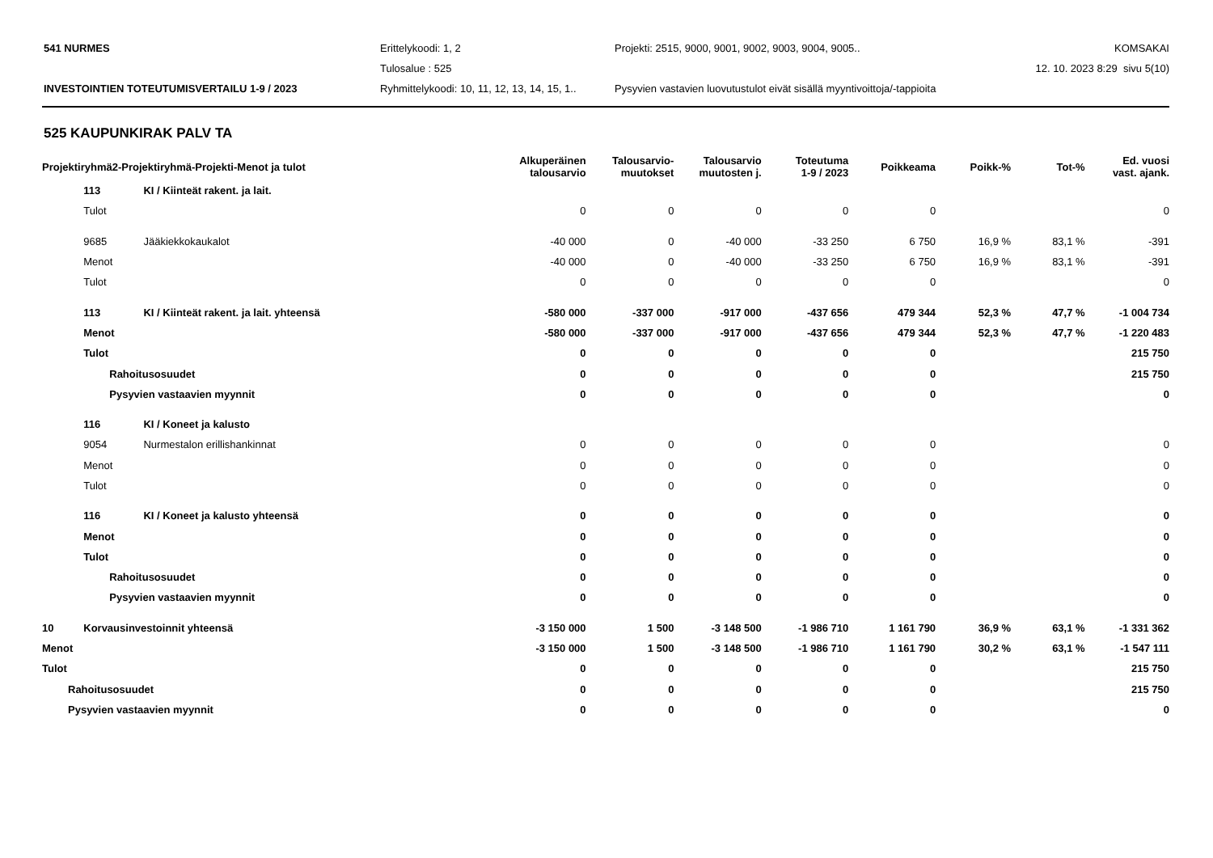541 NURMES
Erittelykoodi: 1, 2
Projekti: 2515, 9000, 9001, 9002, 9003, 9004, 9005..
KOMSAKAI
Tulosalue : 525
12. 10. 2023 8:29 sivu 5(10)
INVESTOINTIEN TOTEUTUMISVERTAILU 1-9 / 2023
Ryhmittelykoodi: 10, 11, 12, 13, 14, 15, 1..
Pysyvien vastavien luovutustulot eivät sisällä myyntivoittoja/-tappioita
525 KAUPUNKIRAK PALV TA
| Projektiryhmä2-Projektiryhmä-Projekti-Menot ja tulot | | | Alkuperäinen talousarvio | Talousarvio- muutokset | Talousarvio muutosten j. | Toteutuma 1-9 / 2023 | Poikkeama | Poikk-% | Tot-% | Ed. vuosi vast. ajank. |
| --- | --- | --- | --- | --- | --- | --- | --- | --- | --- | --- |
| | 113 | KI / Kiinteät rakent. ja lait. | | | | | | | | |
| | Tulot | | 0 | 0 | 0 | 0 | 0 | | | 0 |
| | 9685 | Jääkiekkokaukalot | -40 000 | 0 | -40 000 | -33 250 | 6 750 | 16,9 % | 83,1 % | -391 |
| | Menot | | -40 000 | 0 | -40 000 | -33 250 | 6 750 | 16,9 % | 83,1 % | -391 |
| | Tulot | | 0 | 0 | 0 | 0 | 0 | | | 0 |
| | 113 | KI / Kiinteät rakent. ja lait. yhteensä | -580 000 | -337 000 | -917 000 | -437 656 | 479 344 | 52,3 % | 47,7 % | -1 004 734 |
| | Menot | | -580 000 | -337 000 | -917 000 | -437 656 | 479 344 | 52,3 % | 47,7 % | -1 220 483 |
| | Tulot | | 0 | 0 | 0 | 0 | 0 | | | 215 750 |
| | Rahoitusosuudet | | 0 | 0 | 0 | 0 | 0 | | | 215 750 |
| | Pysyvien vastaavien myynnit | | 0 | 0 | 0 | 0 | 0 | | | 0 |
| | 116 | KI / Koneet ja kalusto | | | | | | | | |
| | 9054 | Nurmestalon erillishankinnat | 0 | 0 | 0 | 0 | 0 | | | 0 |
| | Menot | | 0 | 0 | 0 | 0 | 0 | | | 0 |
| | Tulot | | 0 | 0 | 0 | 0 | 0 | | | 0 |
| | 116 | KI / Koneet ja kalusto yhteensä | 0 | 0 | 0 | 0 | 0 | | | 0 |
| | Menot | | 0 | 0 | 0 | 0 | 0 | | | 0 |
| | Tulot | | 0 | 0 | 0 | 0 | 0 | | | 0 |
| | Rahoitusosuudet | | 0 | 0 | 0 | 0 | 0 | | | 0 |
| | Pysyvien vastaavien myynnit | | 0 | 0 | 0 | 0 | 0 | | | 0 |
| 10 | Korvausinvestoinnit yhteensä | | -3 150 000 | 1 500 | -3 148 500 | -1 986 710 | 1 161 790 | 36,9 % | 63,1 % | -1 331 362 |
| Menot | | | -3 150 000 | 1 500 | -3 148 500 | -1 986 710 | 1 161 790 | 30,2 % | 63,1 % | -1 547 111 |
| Tulot | | | 0 | 0 | 0 | 0 | 0 | | | 215 750 |
| Rahoitusosuudet | | | 0 | 0 | 0 | 0 | 0 | | | 215 750 |
| Pysyvien vastaavien myynnit | | | 0 | 0 | 0 | 0 | 0 | | | 0 |